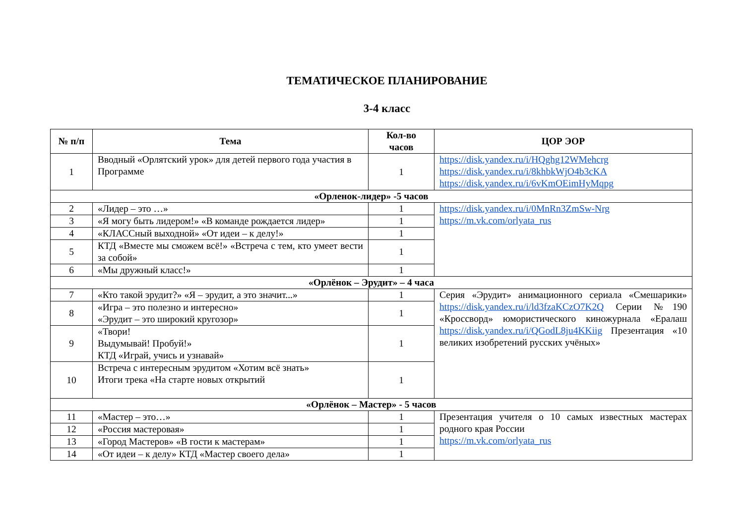ТЕМАТИЧЕСКОЕ ПЛАНИРОВАНИЕ
3-4 класс
| № п/п | Тема | Кол-во часов | ЦОР ЭОР |
| --- | --- | --- | --- |
| 1 | Вводный «Орлятский урок» для детей первого года участия в Программе | 1 | https://disk.yandex.ru/i/HQghg12WMehcrg https://disk.yandex.ru/i/8khbkWjO4b3cKA https://disk.yandex.ru/i/6vKmOEimHyMqpg |
| «Орленок-лидер» -5 часов | | | |
| 2 | «Лидер – это …» | 1 | https://disk.yandex.ru/i/0MnRn3ZmSw-Nrg https://m.vk.com/orlyata_rus |
| 3 | «Я могу быть лидером!» «В команде рождается лидер» | 1 | |
| 4 | «КЛАССный выходной» «От идеи – к делу!» | 1 | |
| 5 | КТД «Вместе мы сможем всё!» «Встреча с тем, кто умеет вести за собой» | 1 | |
| 6 | «Мы дружный класс!» | 1 | |
| «Орлёнок – Эрудит» – 4 часа | | | |
| 7 | «Кто такой эрудит?» «Я – эрудит, а это значит...» | 1 | Серия «Эрудит» анимационного сериала «Смешарики» https://disk.yandex.ru/i/ld3fzaKCzO7K2Q Серии №190 «Кроссворд» юмористического киножурнала «Ералаш https://disk.yandex.ru/i/QGodL8ju4KKiig Презентация «10 великих изобретений русских учёных» |
| 8 | «Игра – это полезно и интересно» «Эрудит – это широкий кругозор» | 1 | |
| 9 | «Твори! Выдумывай! Пробуй!» КТД «Играй, учись и узнавай» | 1 | |
| 10 | Встреча с интересным эрудитом «Хотим всё знать» Итоги трека «На старте новых открытий | 1 | |
| «Орлёнок – Мастер» - 5 часов | | | |
| 11 | «Мастер – это…» | 1 | Презентация учителя о 10 самых известных мастерах родного края России https://m.vk.com/orlyata_rus |
| 12 | «Россия мастеровая» | 1 | |
| 13 | «Город Мастеров» «В гости к мастерам» | 1 | |
| 14 | «От идеи – к делу» КТД «Мастер своего дела» | 1 | |